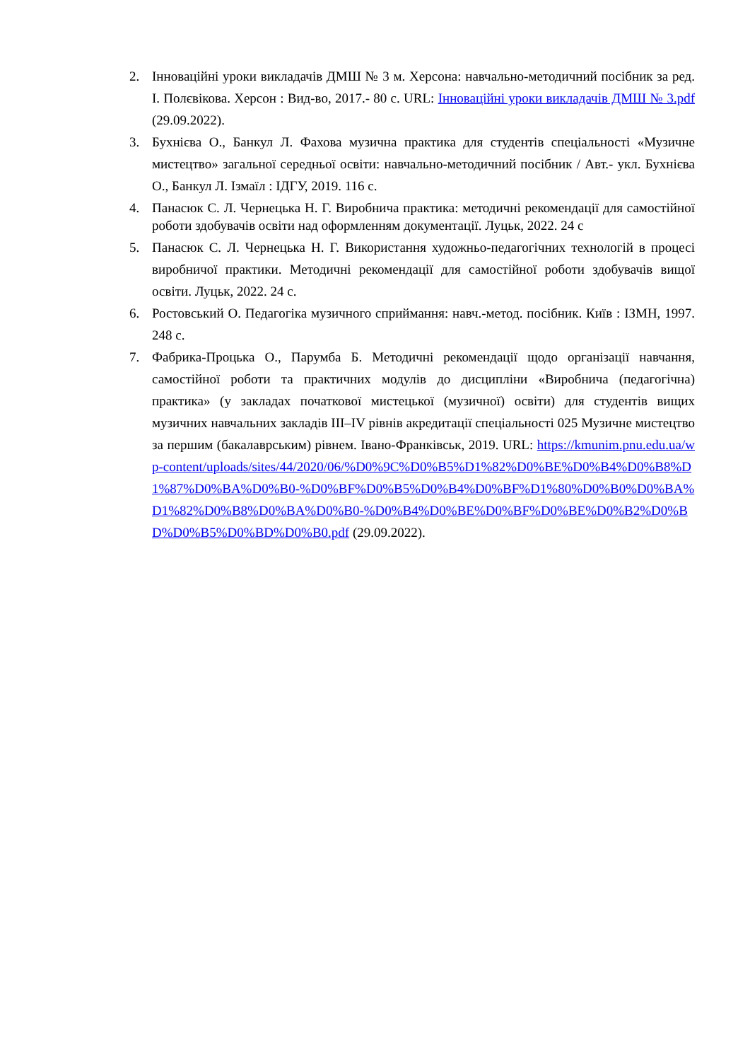2. Інноваційні уроки викладачів ДМШ № 3 м. Херсона: навчально-методичний посібник за ред. І. Полєвікова. Херсон : Вид-во, 2017.- 80 с. URL: Інноваційні уроки викладачів ДМШ № 3.pdf (29.09.2022).
3. Бухнієва О., Банкул Л. Фахова музична практика для студентів спеціальності «Музичне мистецтво» загальної середньої освіти: навчально-методичний посібник / Авт.- укл. Бухнієва О., Банкул Л. Ізмаїл : ІДГУ, 2019. 116 с.
4. Панасюк С. Л. Чернецька Н. Г. Виробнича практика: методичні рекомендації для самостійної роботи здобувачів освіти над оформленням документації. Луцьк, 2022. 24 с
5. Панасюк С. Л. Чернецька Н. Г. Використання художньо-педагогічних технологій в процесі виробничої практики. Методичні рекомендації для самостійної роботи здобувачів вищої освіти. Луцьк, 2022. 24 с.
6. Ростовський О. Педагогіка музичного сприймання: навч.-метод. посібник. Київ : ІЗМН, 1997. 248 с.
7. Фабрика-Процька О., Парумба Б. Методичні рекомендації щодо організації навчання, самостійної роботи та практичних модулів до дисципліни «Виробнича (педагогічна) практика» (у закладах початкової мистецької (музичної) освіти) для студентів вищих музичних навчальних закладів ІІІ–IV рівнів акредитації спеціальності 025 Музичне мистецтво за першим (бакалаврським) рівнем. Івано-Франківськ, 2019. URL: https://kmunim.pnu.edu.ua/wp-content/uploads/sites/44/2020/06/%D0%9C%D0%B5%D1%82%D0%BE%D0%B4%D0%B8%D1%87%D0%BA%D0%B0-%D0%BF%D0%B5%D0%B4%D0%BF%D1%80%D0%B0%D0%BA%D1%82%D0%B8%D0%BA%D0%B0-%D0%B4%D0%BE%D0%BF%D0%BE%D0%B2%D0%BD%D0%B5%D0%BD%D0%B0.pdf (29.09.2022).